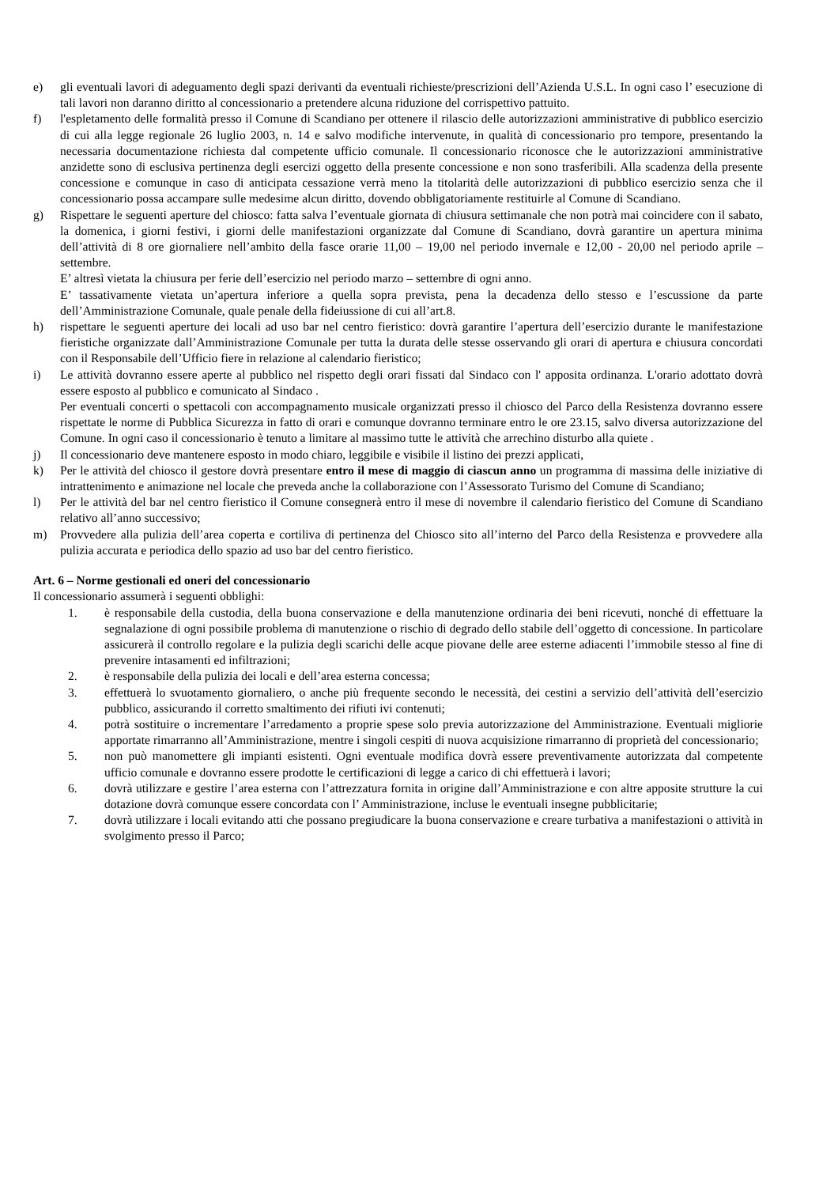e) gli eventuali lavori di adeguamento degli spazi derivanti da eventuali richieste/prescrizioni dell’Azienda U.S.L. In ogni caso l’ esecuzione di tali lavori non daranno diritto al concessionario a pretendere alcuna riduzione del corrispettivo pattuito.
f) l'espletamento delle formalità presso il Comune di Scandiano per ottenere il rilascio delle autorizzazioni amministrative di pubblico esercizio di cui alla legge regionale 26 luglio 2003, n. 14 e salvo modifiche intervenute, in qualità di concessionario pro tempore, presentando la necessaria documentazione richiesta dal competente ufficio comunale. Il concessionario riconosce che le autorizzazioni amministrative anzidette sono di esclusiva pertinenza degli esercizi oggetto della presente concessione e non sono trasferibili. Alla scadenza della presente concessione e comunque in caso di anticipata cessazione verrà meno la titolarità delle autorizzazioni di pubblico esercizio senza che il concessionario possa accampare sulle medesime alcun diritto, dovendo obbligatoriamente restituirle al Comune di Scandiano.
g) Rispettare le seguenti aperture del chiosco: fatta salva l’eventuale giornata di chiusura settimanale che non potrà mai coincidere con il sabato, la domenica, i giorni festivi, i giorni delle manifestazioni organizzate dal Comune di Scandiano, dovrà garantire un apertura minima dell’attività di 8 ore giornaliere nell’ambito della fasce orarie 11,00 – 19,00 nel periodo invernale e 12,00 - 20,00 nel periodo aprile – settembre.
E’ altresì vietata la chiusura per ferie dell’esercizio nel periodo marzo – settembre di ogni anno.
E’ tassativamente vietata un’apertura inferiore a quella sopra prevista, pena la decadenza dello stesso e l’escussione da parte dell’Amministrazione Comunale, quale penale della fideiussione di cui all’art.8.
h) rispettare le seguenti aperture dei locali ad uso bar nel centro fieristico: dovrà garantire l’apertura dell’esercizio durante le manifestazione fieristiche organizzate dall’Amministrazione Comunale per tutta la durata delle stesse osservando gli orari di apertura e chiusura concordati con il Responsabile dell’Ufficio fiere in relazione al calendario fieristico;
i) Le attività dovranno essere aperte al pubblico nel rispetto degli orari fissati dal Sindaco con l' apposita ordinanza. L'orario adottato dovrà essere esposto al pubblico e comunicato al Sindaco .
Per eventuali concerti o spettacoli con accompagnamento musicale organizzati presso il chiosco del Parco della Resistenza dovranno essere rispettate le norme di Pubblica Sicurezza in fatto di orari e comunque dovranno terminare entro le ore 23.15, salvo diversa autorizzazione del Comune. In ogni caso il concessionario è tenuto a limitare al massimo tutte le attività che arrechino disturbo alla quiete .
j) Il concessionario deve mantenere esposto in modo chiaro, leggibile e visibile il listino dei prezzi applicati,
k) Per le attività del chiosco il gestore dovrà presentare entro il mese di maggio di ciascun anno un programma di massima delle iniziative di intrattenimento e animazione nel locale che preveda anche la collaborazione con l’Assessorato Turismo del Comune di Scandiano;
l) Per le attività del bar nel centro fieristico il Comune consegnerà entro il mese di novembre il calendario fieristico del Comune di Scandiano relativo all’anno successivo;
m) Provvedere alla pulizia dell’area coperta e cortiliva di pertinenza del Chiosco sito all’interno del Parco della Resistenza e provvedere alla pulizia accurata e periodica dello spazio ad uso bar del centro fieristico.
Art. 6 – Norme gestionali ed oneri del concessionario
Il concessionario assumerà i seguenti obblighi:
1. è responsabile della custodia, della buona conservazione e della manutenzione ordinaria dei beni ricevuti, nonché di effettuare la segnalazione di ogni possibile problema di manutenzione o rischio di degrado dello stabile dell’oggetto di concessione. In particolare assicurerà il controllo regolare e la pulizia degli scarichi delle acque piovane delle aree esterne adiacenti l’immobile stesso al fine di prevenire intasamenti ed infiltrazioni;
2. è responsabile della pulizia dei locali e dell’area esterna concessa;
3. effettuerà lo svuotamento giornaliero, o anche più frequente secondo le necessità, dei cestini a servizio dell’attività dell’esercizio pubblico, assicurando il corretto smaltimento dei rifiuti ivi contenuti;
4. potrà sostituire o incrementare l’arredamento a proprie spese solo previa autorizzazione del Amministrazione. Eventuali migliorie apportate rimarranno all’Amministrazione, mentre i singoli cespiti di nuova acquisizione rimarranno di proprietà del concessionario;
5. non può manomettere gli impianti esistenti. Ogni eventuale modifica dovrà essere preventivamente autorizzata dal competente ufficio comunale e dovranno essere prodotte le certificazioni di legge a carico di chi effettuerà i lavori;
6. dovrà utilizzare e gestire l’area esterna con l’attrezzatura fornita in origine dall’Amministrazione e con altre apposite strutture la cui dotazione dovrà comunque essere concordata con l’ Amministrazione, incluse le eventuali insegne pubblicitarie;
7. dovrà utilizzare i locali evitando atti che possano pregiudicare la buona conservazione e creare turbativa a manifestazioni o attività in svolgimento presso il Parco;